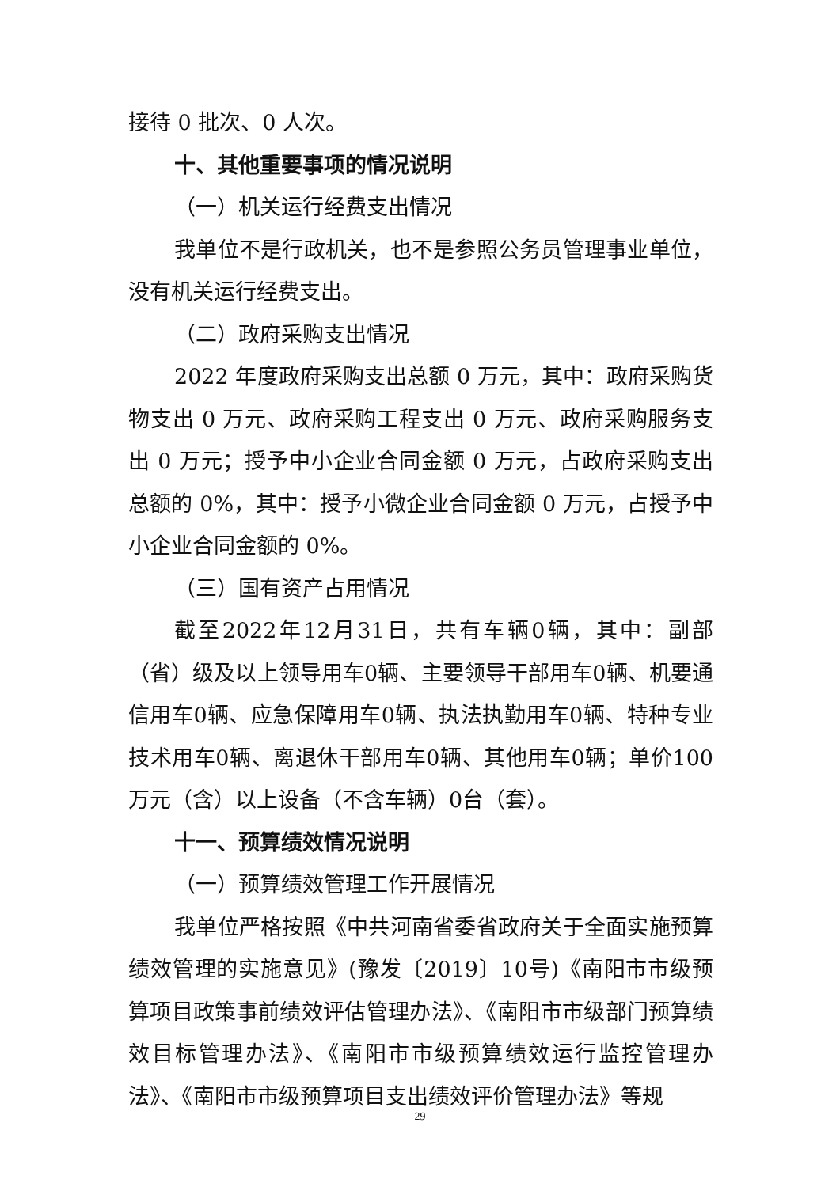接待 0 批次、0 人次。
十、其他重要事项的情况说明
（一）机关运行经费支出情况
我单位不是行政机关，也不是参照公务员管理事业单位，没有机关运行经费支出。
（二）政府采购支出情况
2022 年度政府采购支出总额 0 万元，其中：政府采购货物支出 0 万元、政府采购工程支出 0 万元、政府采购服务支出 0 万元；授予中小企业合同金额 0 万元，占政府采购支出总额的 0%，其中：授予小微企业合同金额 0 万元，占授予中小企业合同金额的 0%。
（三）国有资产占用情况
截至2022年12月31日，共有车辆0辆，其中：副部（省）级及以上领导用车0辆、主要领导干部用车0辆、机要通信用车0辆、应急保障用车0辆、执法执勤用车0辆、特种专业技术用车0辆、离退休干部用车0辆、其他用车0辆；单价100万元（含）以上设备（不含车辆）0台（套）。
十一、预算绩效情况说明
（一）预算绩效管理工作开展情况
我单位严格按照《中共河南省委省政府关于全面实施预算绩效管理的实施意见》(豫发〔2019〕10号)《南阳市市级预算项目政策事前绩效评估管理办法》、《南阳市市级部门预算绩效目标管理办法》、《南阳市市级预算绩效运行监控管理办法》、《南阳市市级预算项目支出绩效评价管理办法》等规
29